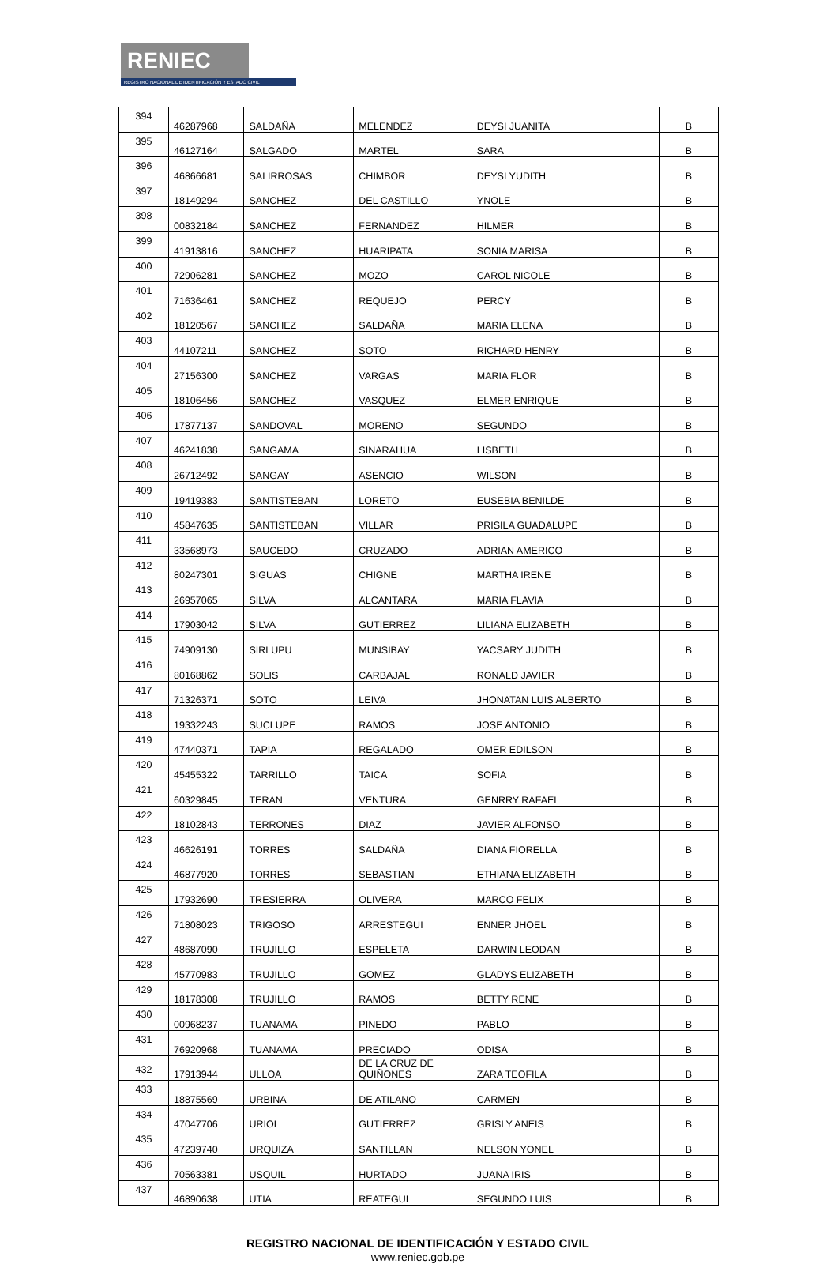RENIEC
REGISTRO NACIONAL DE IDENTIFICACIÓN Y ESTADO CIVIL
| 394 | 46287968 | SALDAÑA | MELENDEZ | DEYSI JUANITA | B |
| 395 | 46127164 | SALGADO | MARTEL | SARA | B |
| 396 | 46866681 | SALIRROSAS | CHIMBOR | DEYSI YUDITH | B |
| 397 | 18149294 | SANCHEZ | DEL CASTILLO | YNOLE | B |
| 398 | 00832184 | SANCHEZ | FERNANDEZ | HILMER | B |
| 399 | 41913816 | SANCHEZ | HUARIPATA | SONIA MARISA | B |
| 400 | 72906281 | SANCHEZ | MOZO | CAROL NICOLE | B |
| 401 | 71636461 | SANCHEZ | REQUEJO | PERCY | B |
| 402 | 18120567 | SANCHEZ | SALDAÑA | MARIA ELENA | B |
| 403 | 44107211 | SANCHEZ | SOTO | RICHARD HENRY | B |
| 404 | 27156300 | SANCHEZ | VARGAS | MARIA FLOR | B |
| 405 | 18106456 | SANCHEZ | VASQUEZ | ELMER ENRIQUE | B |
| 406 | 17877137 | SANDOVAL | MORENO | SEGUNDO | B |
| 407 | 46241838 | SANGAMA | SINARAHUA | LISBETH | B |
| 408 | 26712492 | SANGAY | ASENCIO | WILSON | B |
| 409 | 19419383 | SANTISTEBAN | LORETO | EUSEBIA BENILDE | B |
| 410 | 45847635 | SANTISTEBAN | VILLAR | PRISILA GUADALUPE | B |
| 411 | 33568973 | SAUCEDO | CRUZADO | ADRIAN AMERICO | B |
| 412 | 80247301 | SIGUAS | CHIGNE | MARTHA IRENE | B |
| 413 | 26957065 | SILVA | ALCANTARA | MARIA FLAVIA | B |
| 414 | 17903042 | SILVA | GUTIERREZ | LILIANA ELIZABETH | B |
| 415 | 74909130 | SIRLUPU | MUNSIBAY | YACSARY JUDITH | B |
| 416 | 80168862 | SOLIS | CARBAJAL | RONALD JAVIER | B |
| 417 | 71326371 | SOTO | LEIVA | JHONATAN LUIS ALBERTO | B |
| 418 | 19332243 | SUCLUPE | RAMOS | JOSE ANTONIO | B |
| 419 | 47440371 | TAPIA | REGALADO | OMER EDILSON | B |
| 420 | 45455322 | TARRILLO | TAICA | SOFIA | B |
| 421 | 60329845 | TERAN | VENTURA | GENRRY RAFAEL | B |
| 422 | 18102843 | TERRONES | DIAZ | JAVIER ALFONSO | B |
| 423 | 46626191 | TORRES | SALDAÑA | DIANA FIORELLA | B |
| 424 | 46877920 | TORRES | SEBASTIAN | ETHIANA ELIZABETH | B |
| 425 | 17932690 | TRESIERRA | OLIVERA | MARCO FELIX | B |
| 426 | 71808023 | TRIGOSO | ARRESTEGUI | ENNER JHOEL | B |
| 427 | 48687090 | TRUJILLO | ESPELETA | DARWIN LEODAN | B |
| 428 | 45770983 | TRUJILLO | GOMEZ | GLADYS ELIZABETH | B |
| 429 | 18178308 | TRUJILLO | RAMOS | BETTY RENE | B |
| 430 | 00968237 | TUANAMA | PINEDO | PABLO | B |
| 431 | 76920968 | TUANAMA | PRECIADO | ODISA | B |
| 432 | 17913944 | ULLOA | DE LA CRUZ DE QUIÑONES | ZARA TEOFILA | B |
| 433 | 18875569 | URBINA | DE ATILANO | CARMEN | B |
| 434 | 47047706 | URIOL | GUTIERREZ | GRISLY ANEIS | B |
| 435 | 47239740 | URQUIZA | SANTILLAN | NELSON YONEL | B |
| 436 | 70563381 | USQUIL | HURTADO | JUANA IRIS | B |
| 437 | 46890638 | UTIA | REATEGUI | SEGUNDO LUIS | B |
REGISTRO NACIONAL DE IDENTIFICACIÓN Y ESTADO CIVIL
www.reniec.gob.pe